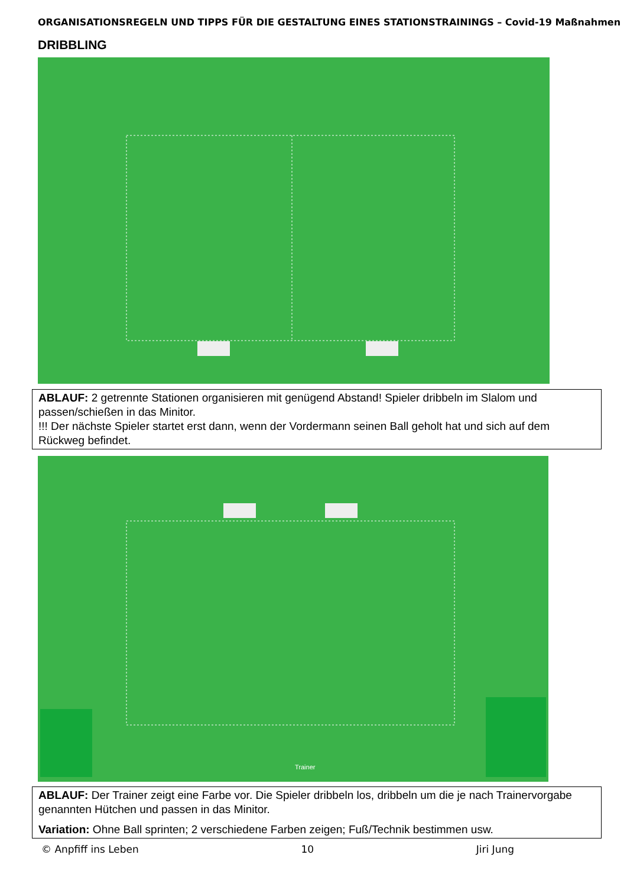ORGANISATIONSREGELN UND TIPPS FÜR DIE GESTALTUNG EINES STATIONSTRAININGS – Covid-19 Maßnahmen
DRIBBLING
ABLAUF: 2 getrennte Stationen organisieren mit genügend Abstand! Spieler dribbeln im Slalom und passen/schießen in das Minitor.
!!! Der nächste Spieler startet erst dann, wenn der Vordermann seinen Ball geholt hat und sich auf dem Rückweg befindet.
Trainer
ABLAUF: Der Trainer zeigt eine Farbe vor. Die Spieler dribbeln los, dribbeln um die je nach Trainervorgabe genannten Hütchen und passen in das Minitor.
Variation: Ohne Ball sprinten; 2 verschiedene Farben zeigen; Fuß/Technik bestimmen usw.
© Anpfiff ins Leben 10 Jiri Jung